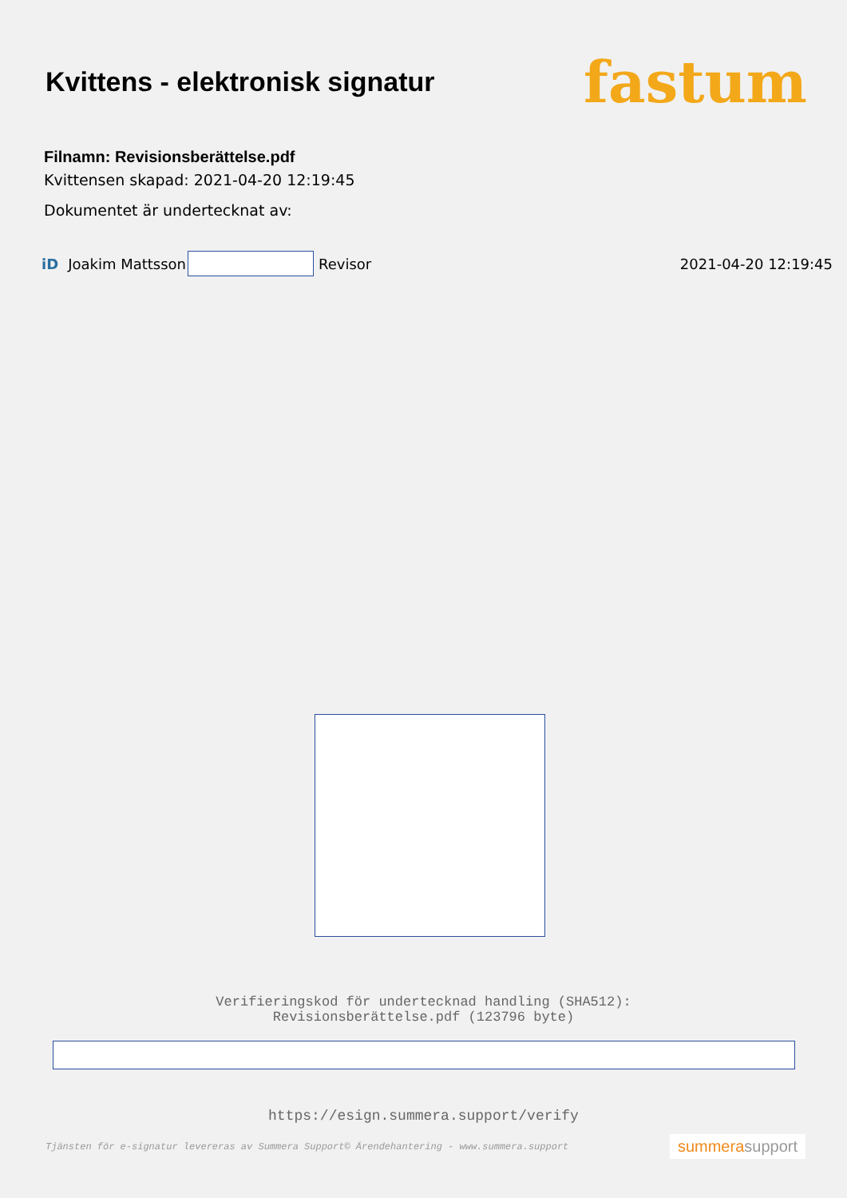Kvittens - elektronisk signatur
fastum
Filnamn: Revisionsberättelse.pdf
Kvittensen skapad: 2021-04-20 12:19:45
Dokumentet är undertecknat av:
iD Joakim Mattsson Revisor 2021-04-20 12:19:45
Verifieringskod för undertecknad handling (SHA512):
Revisionsberättelse.pdf (123796 byte)
https://esign.summera.support/verify
Tjänsten för e-signatur levereras av Summera Support© Ärendehantering - www.summera.support summerasupport